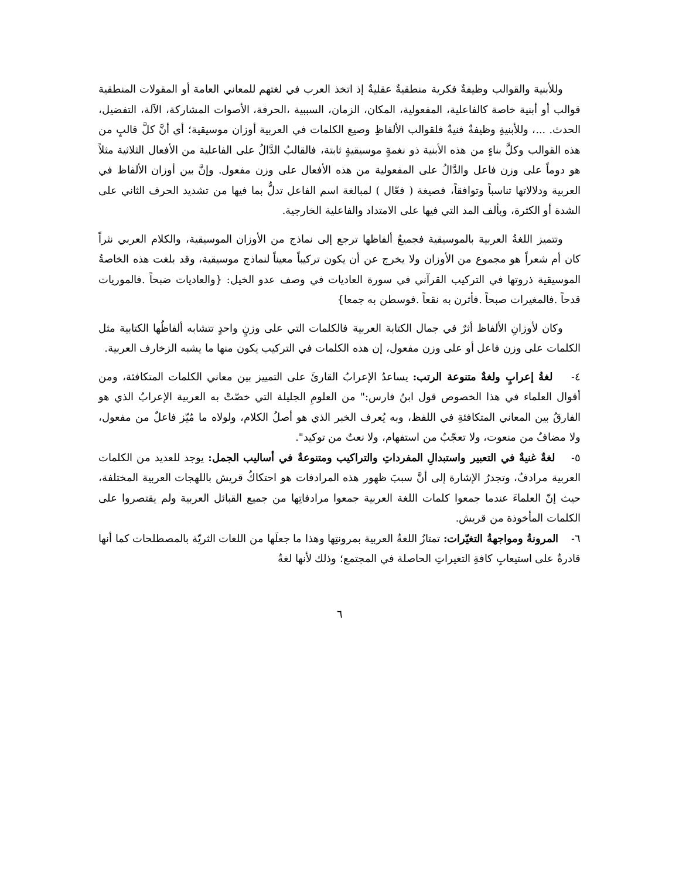وللأبنية والقوالب وظيفةٌ فكرية منطقيةٌ عقليةٌ إذ اتخذ العرب في لغتهم للمعاني العامة أو المقولات المنطقية قوالب أو أبنية خاصة كالفاعلية، المفعولية، المكان، الزمان، السببية ،الحرفة، الأصوات المشاركة، الآلة، التفضيل، الحدث. ...، وللأبنيةِ وظيفةٌ فنيةٌ فلقوالب الألفاظِ وصيغ الكلمات في العربية أوزان موسيقية؛ أي أنَّ كلَّ قالبٍ من هذه القوالب وكلَّ بناءٍ من هذه الأبنية ذو نغمةٍ موسيقيةٍ ثابتة، فالقالبُ الدَّالُ على الفاعلية من الأفعال الثلاثية مثلاً هو دوماً على وزن فاعل والدَّالُ على المفعولية من هذه الأفعال على وزن مفعول. وإنَّ بين أوزان الألفاظ في العربية ودلالاتها تناسباً وتوافقاً، فصيغة ( فعّال ) لمبالغة اسم الفاعل تدلُّ بما فيها من تشديد الحرف الثاني على الشدة أو الكثرة، وبألف المد التي فيها على الامتداد والفاعلية الخارجية.
وتتميز اللغةُ العربية بالموسيقية فجميعُ ألفاظها ترجع إلى نماذج من الأوزان الموسيقية، والكلام العربي نثراً كان أم شعراً هو مجموع من الأوزان ولا يخرج عن أن يكون تركيباً معيناً لنماذج موسيقية، وقد بلغت هذه الخاصةُ الموسيقية ذروتها في التركيب القرآني في سورة العاديات في وصف عدو الخيل: {والعاديات ضبحاً .فالموريات قدحاً .فالمغيرات صبحاً .فأثرن به نقعاً .فوسطن به جمعا}
وكان لأوزانِ الألفاظ أثرٌ في جمال الكتابة العربية فالكلمات التي على وزنٍ واحدٍ تتشابه ألفاظُها الكتابية مثل الكلمات على وزن فاعل أو على وزن مفعول، إن هذه الكلمات في التركيب يكون منها ما يشبه الزخارف العربية.
٤- لغةُ إعرابٍ ولغةٌ متنوعة الرتب: يساعدُ الإعرابُ القارئَ على التمييز بين معاني الكلمات المتكافئة، ومن أقوال العلماء في هذا الخصوص قول ابنُ فارس:" من العلومِ الجليلة التي خصّتْ به العربية الإعرابُ الذي هو الفارقُ بين المعاني المتكافئةِ في اللفظ، وبه يُعرف الخبر الذي هو أصلُ الكلام، ولولاه ما مُيّز فاعلٌ من مفعول، ولا مضافٌ من منعوت، ولا تعجّبٌ من استفهام، ولا نعتٌ من توكيد".
٥- لغةٌ غنيةٌ في التعبير واستبدالِ المفرداتِ والتراكيب ومتنوعةٌ في أساليب الجمل: يوجد للعديد من الكلمات العربية مرادفٌ، وتجدرُ الإشارة إلى أنَّ سببَ ظهور هذه المرادفات هو احتكاكُ قريش باللهجات العربية المختلفة، حيث إنّ العلماءَ عندما جمعوا كلمات اللغة العربية جمعوا مرادفاتِها من جميع القبائل العربية ولم يقتصروا على الكلمات المأخوذة من قريش.
٦- المرونةُ ومواجهةُ التغيّرات: تمتازُ اللغةُ العربية بمرونتِها وهذا ما جعلَها من اللغات الثريّة بالمصطلحات كما أنها قادرةٌ على استيعابِ كافةِ التغيراتِ الحاصلة في المجتمع؛ وذلك لأنها لغةٌ
٦